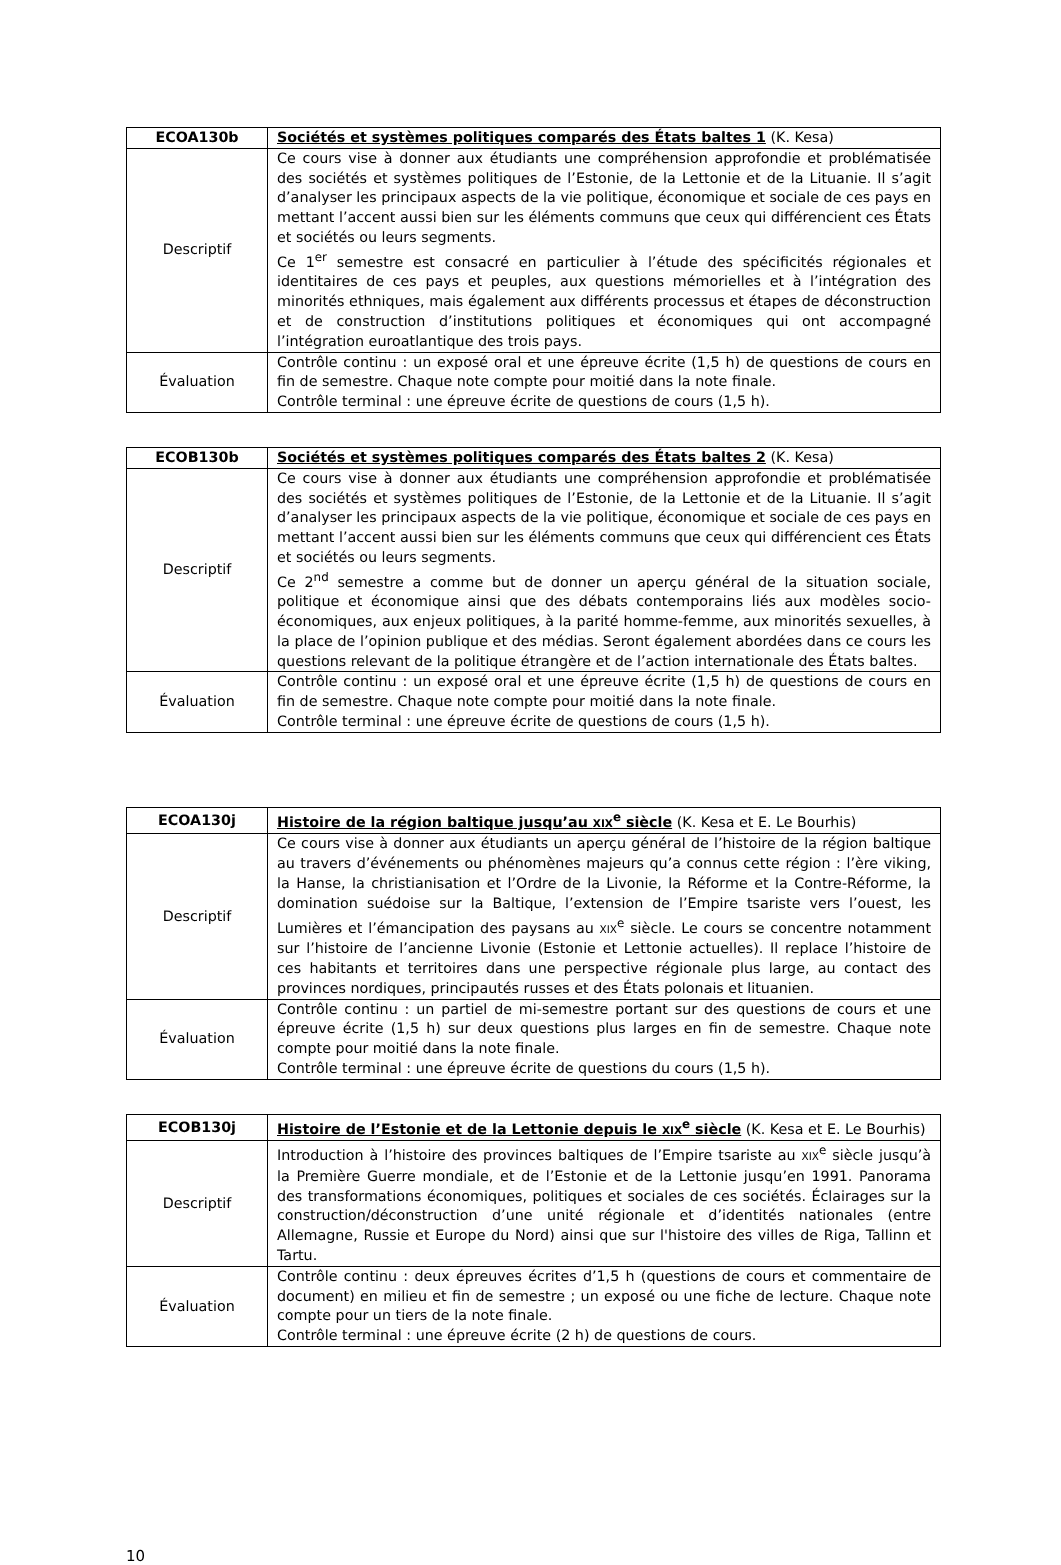| ECOA130b | Sociétés et systèmes politiques comparés des États baltes 1 (K. Kesa) |
| Descriptif | Ce cours vise à donner aux étudiants une compréhension approfondie et problématisée des sociétés et systèmes politiques de l’Estonie, de la Lettonie et de la Lituanie. Il s’agit d’analyser les principaux aspects de la vie politique, économique et sociale de ces pays en mettant l’accent aussi bien sur les éléments communs que ceux qui différencient ces États et sociétés ou leurs segments. Ce 1<sup>er</sup> semestre est consacré en particulier à l’étude des spécificités régionales et identitaires de ces pays et peuples, aux questions mémorielles et à l’intégration des minorités ethniques, mais également aux différents processus et étapes de déconstruction et de construction d’institutions politiques et économiques qui ont accompagné l’intégration euroatlantique des trois pays. |
| Évaluation | Contrôle continu : un exposé oral et une épreuve écrite (1,5 h) de questions de cours en fin de semestre. Chaque note compte pour moitié dans la note finale. Contrôle terminal : une épreuve écrite de questions de cours (1,5 h). |
| ECOB130b | Sociétés et systèmes politiques comparés des États baltes 2 (K. Kesa) |
| Descriptif | Ce cours vise à donner aux étudiants une compréhension approfondie et problématisée des sociétés et systèmes politiques de l’Estonie, de la Lettonie et de la Lituanie. Il s’agit d’analyser les principaux aspects de la vie politique, économique et sociale de ces pays en mettant l’accent aussi bien sur les éléments communs que ceux qui différencient ces États et sociétés ou leurs segments. Ce 2<sup>nd</sup> semestre a comme but de donner un aperçu général de la situation sociale, politique et économique ainsi que des débats contemporains liés aux modèles socio-économiques, aux enjeux politiques, à la parité homme-femme, aux minorités sexuelles, à la place de l’opinion publique et des médias. Seront également abordées dans ce cours les questions relevant de la politique étrangère et de l’action internationale des États baltes. |
| Évaluation | Contrôle continu : un exposé oral et une épreuve écrite (1,5 h) de questions de cours en fin de semestre. Chaque note compte pour moitié dans la note finale. Contrôle terminal : une épreuve écrite de questions de cours (1,5 h). |
| ECOA130j | Histoire de la région baltique jusqu’au XIX<sup>e</sup> siècle (K. Kesa et E. Le Bourhis) |
| Descriptif | Ce cours vise à donner aux étudiants un aperçu général de l’histoire de la région baltique au travers d’événements ou phénomènes majeurs qu’a connus cette région : l’ère viking, la Hanse, la christianisation et l’Ordre de la Livonie, la Réforme et la Contre-Réforme, la domination suédoise sur la Baltique, l’extension de l’Empire tsariste vers l’ouest, les Lumières et l’émancipation des paysans au XIX<sup>e</sup> siècle. Le cours se concentre notamment sur l’histoire de l’ancienne Livonie (Estonie et Lettonie actuelles). Il replace l’histoire de ces habitants et territoires dans une perspective régionale plus large, au contact des provinces nordiques, principautés russes et des États polonais et lituanien. |
| Évaluation | Contrôle continu : un partiel de mi-semestre portant sur des questions de cours et une épreuve écrite (1,5 h) sur deux questions plus larges en fin de semestre. Chaque note compte pour moitié dans la note finale. Contrôle terminal : une épreuve écrite de questions du cours (1,5 h). |
| ECOB130j | Histoire de l’Estonie et de la Lettonie depuis le XIX<sup>e</sup> siècle (K. Kesa et E. Le Bourhis) |
| Descriptif | Introduction à l’histoire des provinces baltiques de l’Empire tsariste au XIX<sup>e</sup> siècle jusqu’à la Première Guerre mondiale, et de l’Estonie et de la Lettonie jusqu’en 1991. Panorama des transformations économiques, politiques et sociales de ces sociétés. Éclairages sur la construction/déconstruction d’une unité régionale et d’identités nationales (entre Allemagne, Russie et Europe du Nord) ainsi que sur l'histoire des villes de Riga, Tallinn et Tartu. |
| Évaluation | Contrôle continu : deux épreuves écrites d’1,5 h (questions de cours et commentaire de document) en milieu et fin de semestre ; un exposé ou une fiche de lecture. Chaque note compte pour un tiers de la note finale. Contrôle terminal : une épreuve écrite (2 h) de questions de cours. |
10